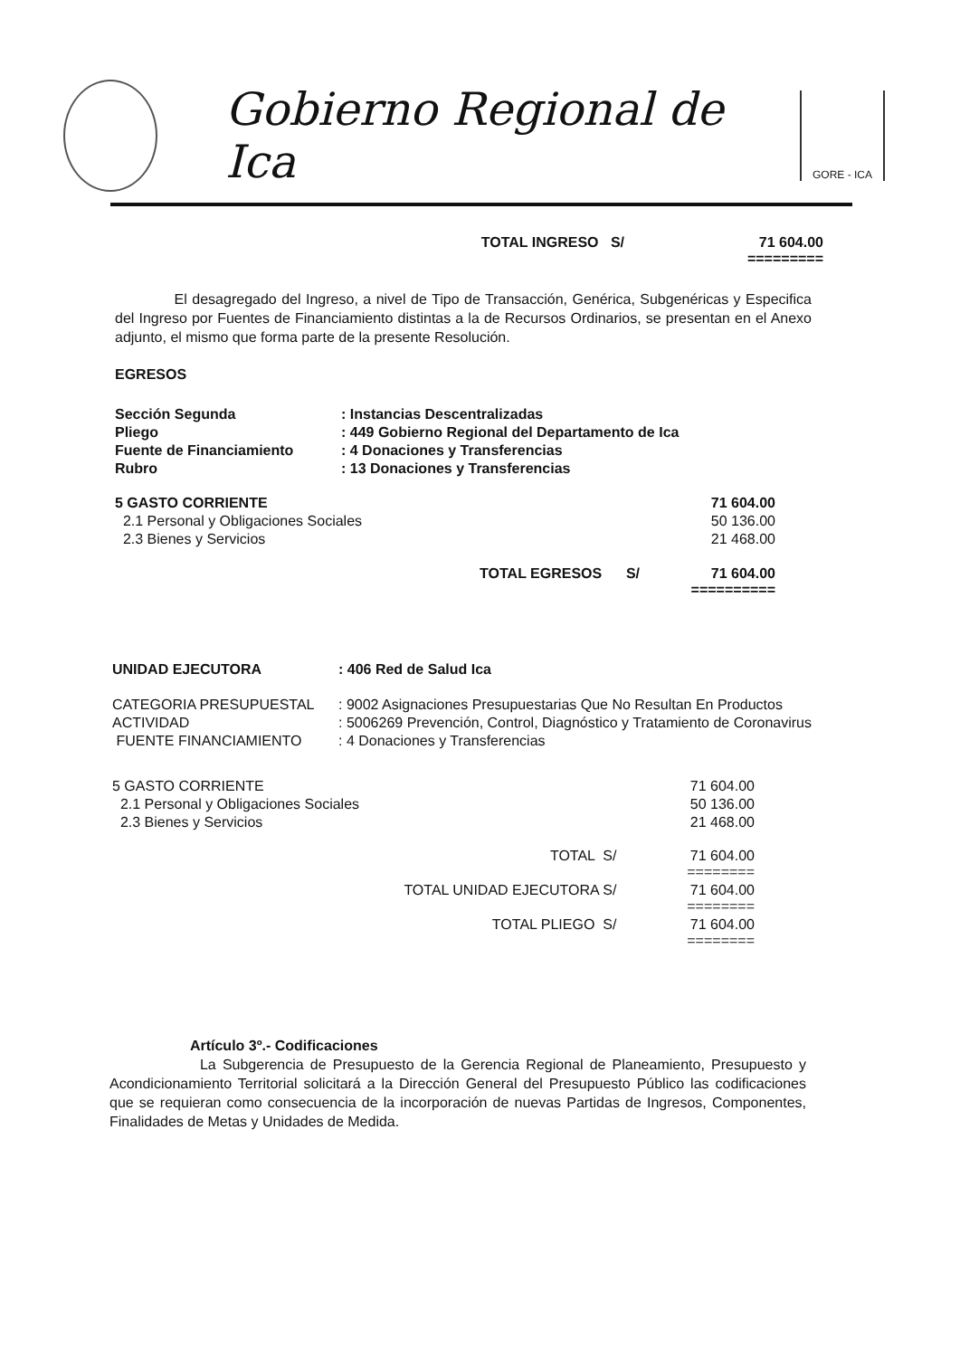Gobierno Regional de Ica
GORE - ICA
| TOTAL INGRESO S/ | 71 604.00 ========= |
El desagregado del Ingreso, a nivel de Tipo de Transacción, Genérica, Subgenéricas y Especifica del Ingreso por Fuentes de Financiamiento distintas a la de Recursos Ordinarios, se presentan en el Anexo adjunto, el mismo que forma parte de la presente Resolución.
EGRESOS
| Sección Segunda | : Instancias Descentralizadas |
| Pliego | : 449 Gobierno Regional del Departamento de Ica |
| Fuente de Financiamiento | : 4 Donaciones y Transferencias |
| Rubro | : 13 Donaciones y Transferencias |
| 5 GASTO CORRIENTE | 71 604.00 |
| 2.1 Personal y Obligaciones Sociales | 50 136.00 |
| 2.3 Bienes y Servicios | 21 468.00 |
| TOTAL EGRESOS S/ | 71 604.00 ========== |
| UNIDAD EJECUTORA | : 406 Red de Salud Ica |
| CATEGORIA PRESUPUESTAL | : 9002 Asignaciones Presupuestarias Que No Resultan En Productos |
| ACTIVIDAD | : 5006269 Prevención, Control, Diagnóstico y Tratamiento de Coronavirus |
| FUENTE FINANCIAMIENTO | : 4 Donaciones y Transferencias |
| 5 GASTO CORRIENTE | 71 604.00 |
| 2.1 Personal y Obligaciones Sociales | 50 136.00 |
| 2.3 Bienes y Servicios | 21 468.00 |
| TOTAL S/ | 71 604.00 ======== |
| TOTAL UNIDAD EJECUTORA S/ | 71 604.00 ======== |
| TOTAL PLIEGO S/ | 71 604.00 ======== |
Artículo 3º.- Codificaciones
La Subgerencia de Presupuesto de la Gerencia Regional de Planeamiento, Presupuesto y Acondicionamiento Territorial solicitará a la Dirección General del Presupuesto Público las codificaciones que se requieran como consecuencia de la incorporación de nuevas Partidas de Ingresos, Componentes, Finalidades de Metas y Unidades de Medida.